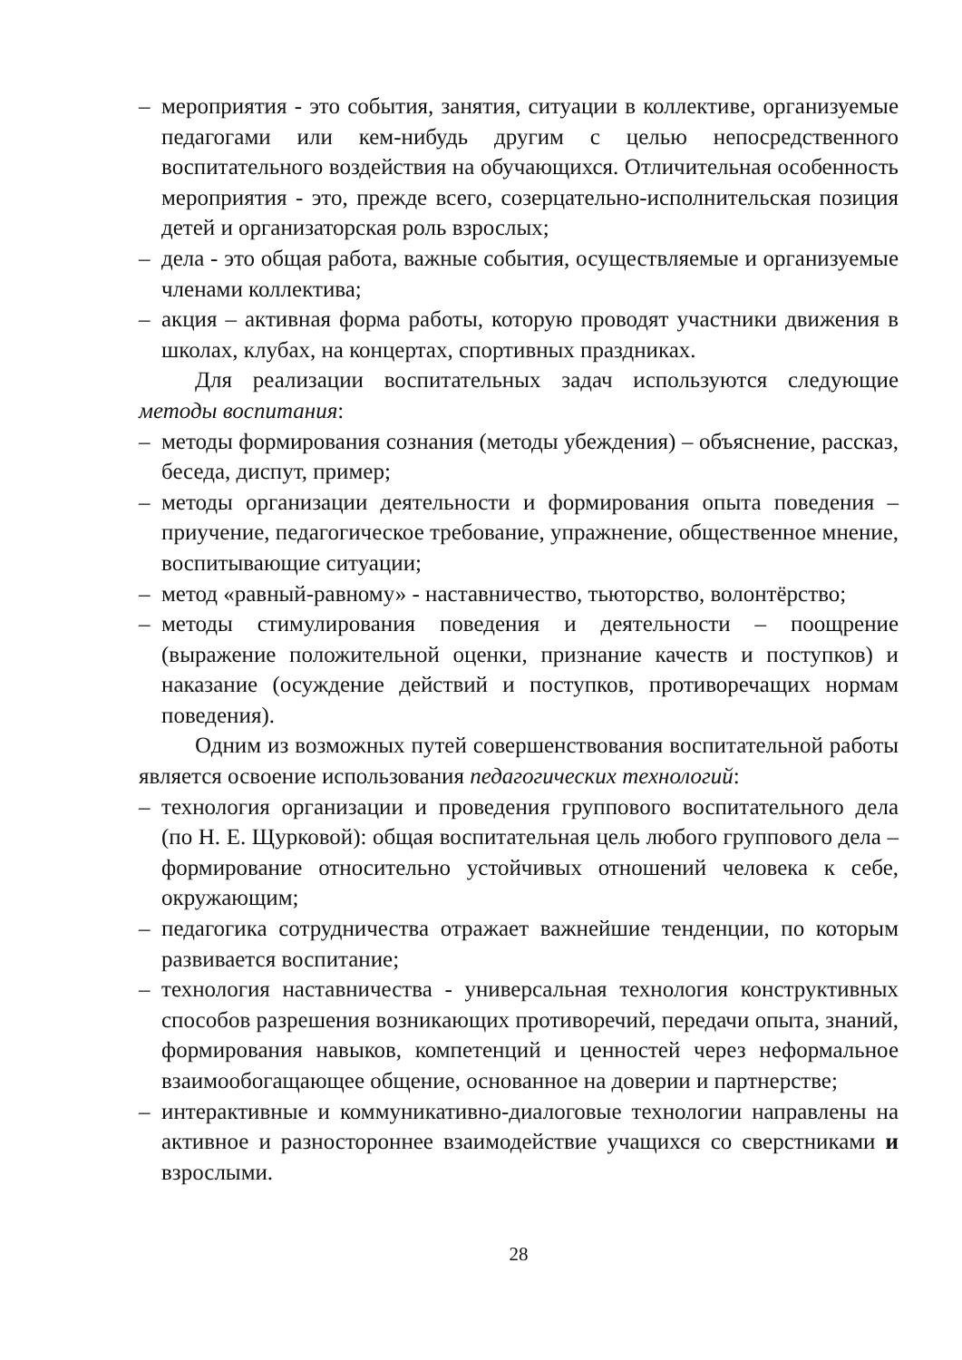– мероприятия - это события, занятия, ситуации в коллективе, организуемые педагогами или кем-нибудь другим с целью непосредственного воспитательного воздействия на обучающихся. Отличительная особенность мероприятия - это, прежде всего, созерцательно-исполнительская позиция детей и организаторская роль взрослых;
– дела - это общая работа, важные события, осуществляемые и организуемые членами коллектива;
– акция – активная форма работы, которую проводят участники движения в школах, клубах, на концертах, спортивных праздниках.
Для реализации воспитательных задач используются следующие методы воспитания:
– методы формирования сознания (методы убеждения) – объяснение, рассказ, беседа, диспут, пример;
– методы организации деятельности и формирования опыта поведения – приучение, педагогическое требование, упражнение, общественное мнение, воспитывающие ситуации;
– метод «равный-равному» - наставничество, тьюторство, волонтёрство;
– методы стимулирования поведения и деятельности – поощрение (выражение положительной оценки, признание качеств и поступков) и наказание (осуждение действий и поступков, противоречащих нормам поведения).
Одним из возможных путей совершенствования воспитательной работы является освоение использования педагогических технологий:
– технология организации и проведения группового воспитательного дела (по Н. Е. Щурковой): общая воспитательная цель любого группового дела – формирование относительно устойчивых отношений человека к себе, окружающим;
– педагогика сотрудничества отражает важнейшие тенденции, по которым развивается воспитание;
– технология наставничества - универсальная технология конструктивных способов разрешения возникающих противоречий, передачи опыта, знаний, формирования навыков, компетенций и ценностей через неформальное взаимообогащающее общение, основанное на доверии и партнерстве;
– интерактивные и коммуникативно-диалоговые технологии направлены на активное и разностороннее взаимодействие учащихся со сверстниками и взрослыми.
28